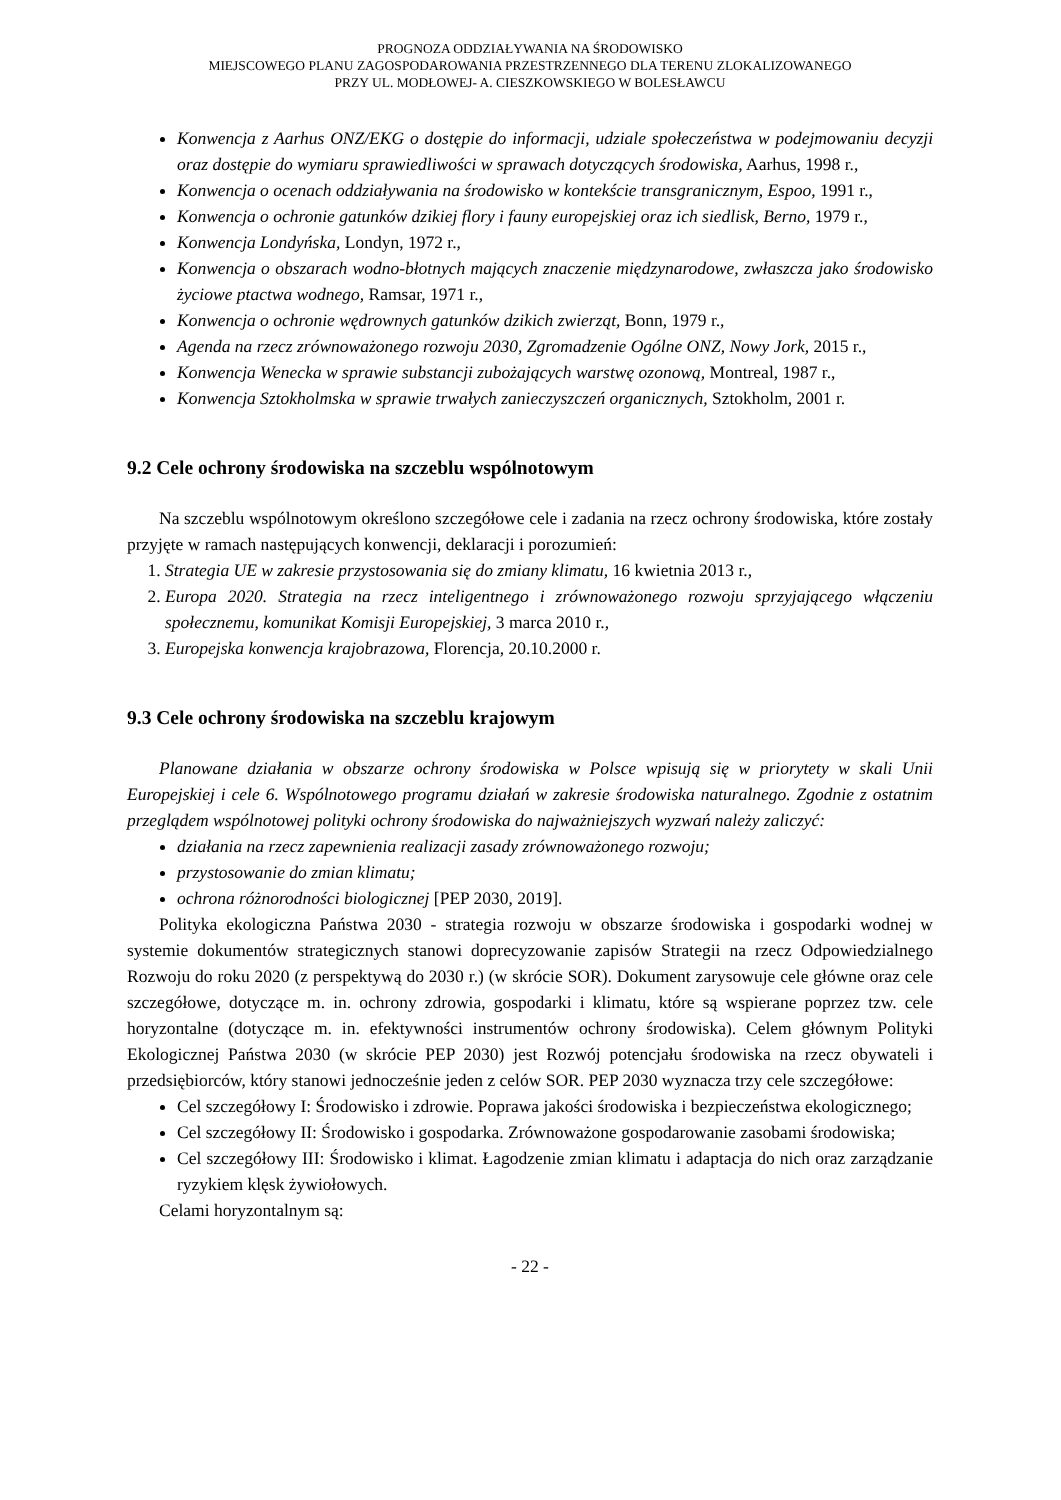PROGNOZA ODDZIAŁYWANIA NA ŚRODOWISKO
MIEJSCOWEGO PLANU ZAGOSPODAROWANIA PRZESTRZENNEGO DLA TERENU ZLOKALIZOWANEGO
PRZY UL. MODŁOWEJ- A. CIESZKOWSKIEGO W BOLESŁAWCU
Konwencja z Aarhus ONZ/EKG o dostępie do informacji, udziale społeczeństwa w podejmowaniu decyzji oraz dostępie do wymiaru sprawiedliwości w sprawach dotyczących środowiska, Aarhus, 1998 r.,
Konwencja o ocenach oddziaływania na środowisko w kontekście transgranicznym, Espoo, 1991 r.,
Konwencja o ochronie gatunków dzikiej flory i fauny europejskiej oraz ich siedlisk, Berno, 1979 r.,
Konwencja Londyńska, Londyn, 1972 r.,
Konwencja o obszarach wodno-błotnych mających znaczenie międzynarodowe, zwłaszcza jako środowisko życiowe ptactwa wodnego, Ramsar, 1971 r.,
Konwencja o ochronie wędrownych gatunków dzikich zwierząt, Bonn, 1979 r.,
Agenda na rzecz zrównoważonego rozwoju 2030, Zgromadzenie Ogólne ONZ, Nowy Jork, 2015 r.,
Konwencja Wenecka w sprawie substancji zubożających warstwę ozonową, Montreal, 1987 r.,
Konwencja Sztokholmska w sprawie trwałych zanieczyszczeń organicznych, Sztokholm, 2001 r.
9.2 Cele ochrony środowiska na szczeblu wspólnotowym
Na szczeblu wspólnotowym określono szczegółowe cele i zadania na rzecz ochrony środowiska, które zostały przyjęte w ramach następujących konwencji, deklaracji i porozumień:
1. Strategia UE w zakresie przystosowania się do zmiany klimatu, 16 kwietnia 2013 r.,
2. Europa 2020. Strategia na rzecz inteligentnego i zrównoważonego rozwoju sprzyjającego włączeniu społecznemu, komunikat Komisji Europejskiej, 3 marca 2010 r.,
3. Europejska konwencja krajobrazowa, Florencja, 20.10.2000 r.
9.3 Cele ochrony środowiska na szczeblu krajowym
Planowane działania w obszarze ochrony środowiska w Polsce wpisują się w priorytety w skali Unii Europejskiej i cele 6. Wspólnotowego programu działań w zakresie środowiska naturalnego. Zgodnie z ostatnim przeglądem wspólnotowej polityki ochrony środowiska do najważniejszych wyzwań należy zaliczyć:
działania na rzecz zapewnienia realizacji zasady zrównoważonego rozwoju;
przystosowanie do zmian klimatu;
ochrona różnorodności biologicznej [PEP 2030, 2019].
Polityka ekologiczna Państwa 2030 - strategia rozwoju w obszarze środowiska i gospodarki wodnej w systemie dokumentów strategicznych stanowi doprecyzowanie zapisów Strategii na rzecz Odpowiedzialnego Rozwoju do roku 2020 (z perspektywą do 2030 r.) (w skrócie SOR). Dokument zarysowuje cele główne oraz cele szczegółowe, dotyczące m. in. ochrony zdrowia, gospodarki i klimatu, które są wspierane poprzez tzw. cele horyzontalne (dotyczące m. in. efektywności instrumentów ochrony środowiska). Celem głównym Polityki Ekologicznej Państwa 2030 (w skrócie PEP 2030) jest Rozwój potencjału środowiska na rzecz obywateli i przedsiębiorców, który stanowi jednocześnie jeden z celów SOR. PEP 2030 wyznacza trzy cele szczegółowe:
Cel szczegółowy I: Środowisko i zdrowie. Poprawa jakości środowiska i bezpieczeństwa ekologicznego;
Cel szczegółowy II: Środowisko i gospodarka. Zrównoważone gospodarowanie zasobami środowiska;
Cel szczegółowy III: Środowisko i klimat. Łagodzenie zmian klimatu i adaptacja do nich oraz zarządzanie ryzykiem klęsk żywiołowych.
Celami horyzontalnym są:
- 22 -